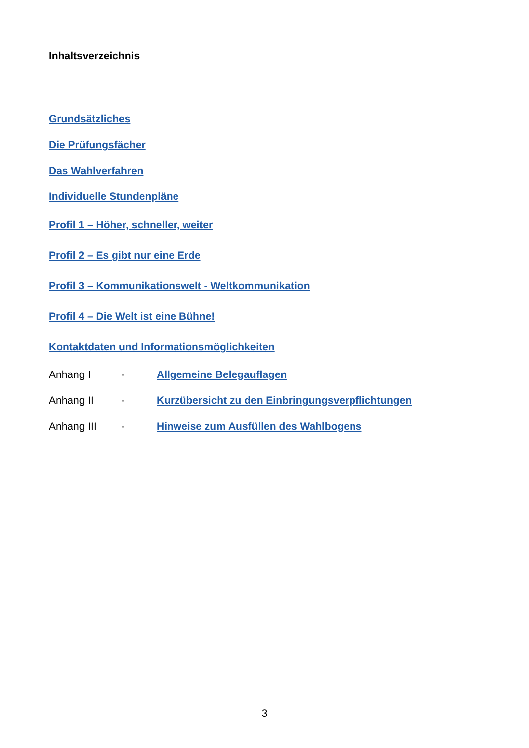Inhaltsverzeichnis
Grundsätzliches
Die Prüfungsfächer
Das Wahlverfahren
Individuelle Stundenpläne
Profil 1 – Höher, schneller, weiter
Profil 2 – Es gibt nur eine Erde
Profil 3 – Kommunikationswelt - Weltkommunikation
Profil 4 – Die Welt ist eine Bühne!
Kontaktdaten und Informationsmöglichkeiten
Anhang I - Allgemeine Belegauflagen
Anhang II - Kurzübersicht zu den Einbringungsverpflichtungen
Anhang III - Hinweise zum Ausfüllen des Wahlbogens
3